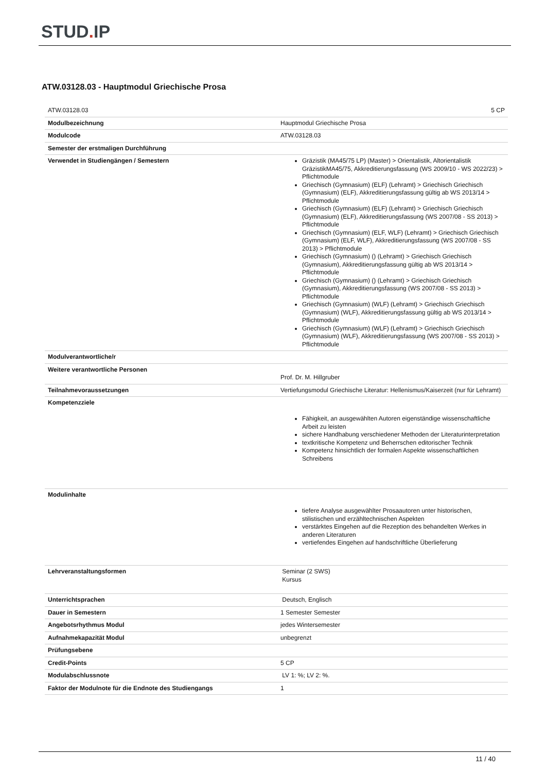STUD. IP
ATW.03128.03 - Hauptmodul Griechische Prosa
| ATW.03128.03 | 5 CP |
| Modulbezeichnung | Hauptmodul Griechische Prosa |
| Modulcode | ATW.03128.03 |
| Semester der erstmaligen Durchführung | |
| Verwendet in Studiengängen / Semestern | Gräzistik (MA45/75 LP) (Master) > Orientalistik, Altorientalistik GräzistikMA45/75, Akkreditierungsfassung (WS 2009/10 - WS 2022/23) > Pflichtmodule Griechisch (Gymnasium) (ELF) (Lehramt) > Griechisch Griechisch (Gymnasium) (ELF), Akkreditierungsfassung gültig ab WS 2013/14 > Pflichtmodule Griechisch (Gymnasium) (ELF) (Lehramt) > Griechisch Griechisch (Gymnasium) (ELF), Akkreditierungsfassung (WS 2007/08 - SS 2013) > Pflichtmodule Griechisch (Gymnasium) (ELF, WLF) (Lehramt) > Griechisch Griechisch (Gymnasium) (ELF, WLF), Akkreditierungsfassung (WS 2007/08 - SS 2013) > Pflichtmodule Griechisch (Gymnasium) () (Lehramt) > Griechisch Griechisch (Gymnasium), Akkreditierungsfassung gültig ab WS 2013/14 > Pflichtmodule Griechisch (Gymnasium) () (Lehramt) > Griechisch Griechisch (Gymnasium), Akkreditierungsfassung (WS 2007/08 - SS 2013) > Pflichtmodule Griechisch (Gymnasium) (WLF) (Lehramt) > Griechisch Griechisch (Gymnasium) (WLF), Akkreditierungsfassung gültig ab WS 2013/14 > Pflichtmodule Griechisch (Gymnasium) (WLF) (Lehramt) > Griechisch Griechisch (Gymnasium) (WLF), Akkreditierungsfassung (WS 2007/08 - SS 2013) > Pflichtmodule |
| Modulverantwortliche/r | |
| Weitere verantwortliche Personen | Prof. Dr. M. Hillgruber |
| Teilnahmevoraussetzungen | Vertiefungsmodul Griechische Literatur: Hellenismus/Kaiserzeit (nur für Lehramt) |
| Kompetenzziele | Fähigkeit, an ausgewählten Autoren eigenständige wissenschaftliche Arbeit zu leisten sichere Handhabung verschiedener Methoden der Literaturinterpretation textkritische Kompetenz und Beherrschen editorischer Technik Kompetenz hinsichtlich der formalen Aspekte wissenschaftlichen Schreibens |
| Modulinhalte | tiefere Analyse ausgewählter Prosaautoren unter historischen, stilistischen und erzähltechnischen Aspekten verstärktes Eingehen auf die Rezeption des behandelten Werkes in anderen Literaturen vertiefendes Eingehen auf handschriftliche Überlieferung |
| Lehrveranstaltungsformen | Seminar (2 SWS) Kursus |
| Unterrichtsprachen | Deutsch, Englisch |
| Dauer in Semestern | 1 Semester Semester |
| Angebotsrhythmus Modul | jedes Wintersemester |
| Aufnahmekapazität Modul | unbegrenzt |
| Prüfungsebene | |
| Credit-Points | 5 CP |
| Modulabschlussnote | LV 1: %; LV 2: %. |
| Faktor der Modulnote für die Endnote des Studiengangs | 1 |
11 / 40